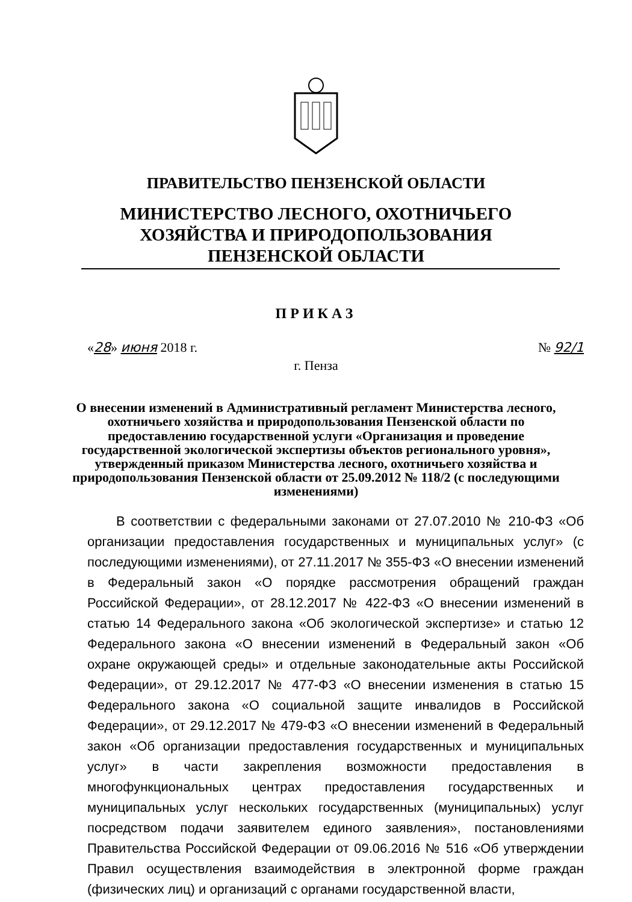ПРАВИТЕЛЬСТВО ПЕНЗЕНСКОЙ ОБЛАСТИ
МИНИСТЕРСТВО ЛЕСНОГО, ОХОТНИЧЬЕГО ХОЗЯЙСТВА И ПРИРОДОПОЛЬЗОВАНИЯ ПЕНЗЕНСКОЙ ОБЛАСТИ
ПРИКАЗ
«28» июня 2018 г. № 92/1
г. Пенза
О внесении изменений в Административный регламент Министерства лесного, охотничьего хозяйства и природопользования Пензенской области по предоставлению государственной услуги «Организация и проведение государственной экологической экспертизы объектов регионального уровня», утвержденный приказом Министерства лесного, охотничьего хозяйства и природопользования Пензенской области от 25.09.2012 № 118/2 (с последующими изменениями)
В соответствии с федеральными законами от 27.07.2010 № 210-ФЗ «Об организации предоставления государственных и муниципальных услуг» (с последующими изменениями), от 27.11.2017 № 355-ФЗ «О внесении изменений в Федеральный закон «О порядке рассмотрения обращений граждан Российской Федерации», от 28.12.2017 № 422-ФЗ «О внесении изменений в статью 14 Федерального закона «Об экологической экспертизе» и статью 12 Федерального закона «О внесении изменений в Федеральный закон «Об охране окружающей среды» и отдельные законодательные акты Российской Федерации», от 29.12.2017 № 477-ФЗ «О внесении изменения в статью 15 Федерального закона «О социальной защите инвалидов в Российской Федерации», от 29.12.2017 № 479-ФЗ «О внесении изменений в Федеральный закон «Об организации предоставления государственных и муниципальных услуг» в части закрепления возможности предоставления в многофункциональных центрах предоставления государственных и муниципальных услуг нескольких государственных (муниципальных) услуг посредством подачи заявителем единого заявления», постановлениями Правительства Российской Федерации от 09.06.2016 № 516 «Об утверждении Правил осуществления взаимодействия в электронной форме граждан (физических лиц) и организаций с органами государственной власти,